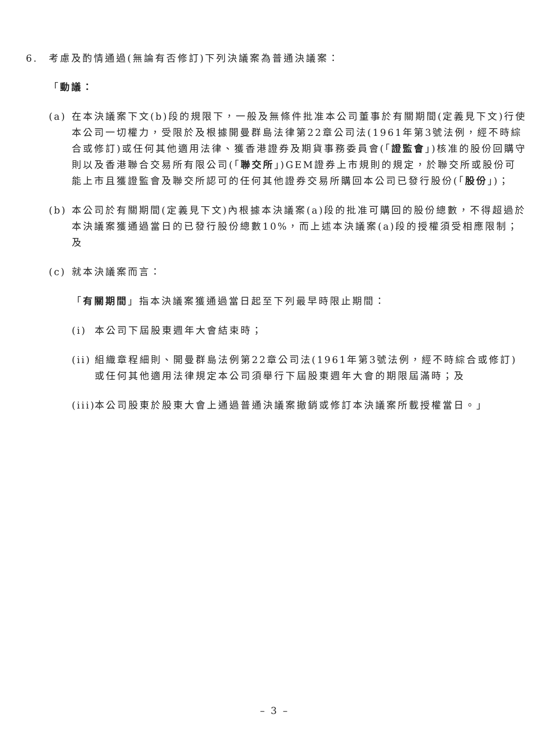6. 考慮及酌情通過(無論有否修訂)下列決議案為普通決議案：
「動議：
(a) 在本決議案下文(b)段的規限下，一般及無條件批准本公司董事於有關期間(定義見下文)行使本公司一切權力，受限於及根據開曼群島法律第22章公司法(1961年第3號法例，經不時綜合或修訂)或任何其他適用法律、獲香港證券及期貨事務委員會(「證監會」)核准的股份回購守則以及香港聯合交易所有限公司(「聯交所」)GEM證券上市規則的規定，於聯交所或股份可能上市且獲證監會及聯交所認可的任何其他證券交易所購回本公司已發行股份(「股份」)；
(b) 本公司於有關期間(定義見下文)內根據本決議案(a)段的批准可購回的股份總數，不得超過於本決議案獲通過當日的已發行股份總數10%，而上述本決議案(a)段的授權須受相應限制；及
(c) 就本決議案而言：
「有關期間」指本決議案獲通過當日起至下列最早時限止期間：
(i) 本公司下屆股東週年大會結束時；
(ii)
組織章程細則、開曼群島法例第22章公司法(1961年第3號法例，經不時綜合或修訂)或任何其他適用法律規定本公司須舉行下屆股東週年大會的期限屆滿時；及
(iii)
本公司股東於股東大會上通過普通決議案撤銷或修訂本決議案所載授權當日。」
– 3 –